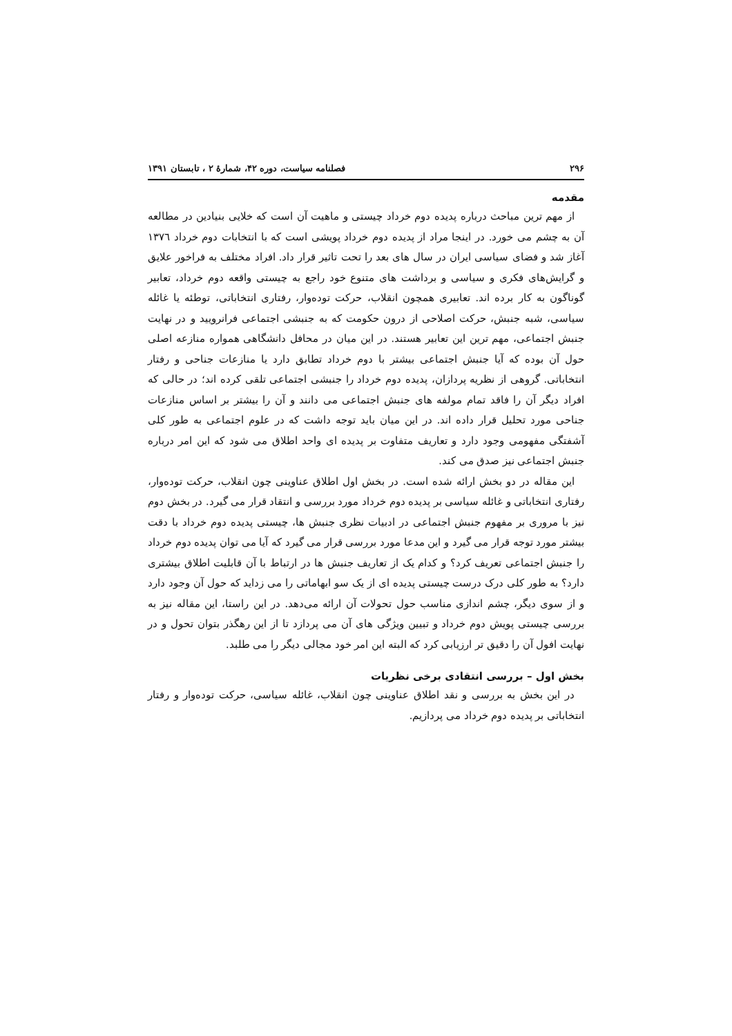۲۹۶ فصلنامه سیاست، دوره ۴۲، شمارۀ ۲ ، تابستان ۱۳۹۱
مقدمه
از مهم ترین مباحث درباره پدیده دوم خرداد چیستی و ماهیت آن است که خلایی بنیادین در مطالعه آن به چشم می خورد. در اینجا مراد از پدیده دوم خرداد پویشی است که با انتخابات دوم خرداد ۱۳۷٦ آغاز شد و فضای سیاسی ایران در سال های بعد را تحت تاثیر قرار داد. افراد مختلف به فراخور علایق و گرایش‌های فکری و سیاسی و برداشت های متنوع خود راجع به چیستی واقعه دوم خرداد، تعابیر گوناگون به کار برده اند. تعابیری همچون انقلاب، حرکت توده‌وار، رفتاری انتخاباتی، توطئه یا غائله سیاسی، شبه جنبش، حرکت اصلاحی از درون حکومت که به جنبشی اجتماعی فرانرویید و در نهایت جنبش اجتماعی، مهم ترین این تعابیر هستند. در این میان در محافل دانشگاهی همواره منازعه اصلی حول آن بوده که آیا جنبش اجتماعی بیشتر با دوم خرداد تطابق دارد یا منازعات جناحی و رفتار انتخاباتی. گروهی از نظریه پردازان، پدیده دوم خرداد را جنبشی اجتماعی تلقی کرده اند؛ در حالی که افراد دیگر آن را فاقد تمام مولفه های جنبش اجتماعی می دانند و آن را بیشتر بر اساس منازعات جناحی مورد تحلیل قرار داده اند. در این میان باید توجه داشت که در علوم اجتماعی به طور کلی آشفتگی مفهومی وجود دارد و تعاریف متفاوت بر پدیده ای واحد اطلاق می شود که این امر درباره جنبش اجتماعی نیز صدق می کند.
این مقاله در دو بخش ارائه شده است. در بخش اول اطلاق عناوینی چون انقلاب، حرکت توده‌وار، رفتاری انتخاباتی و غائله سیاسی بر پدیده دوم خرداد مورد بررسی و انتقاد قرار می گیرد. در بخش دوم نیز با مروری بر مفهوم جنبش اجتماعی در ادبیات نظری جنبش ها، چیستی پدیده دوم خرداد با دقت بیشتر مورد توجه قرار می گیرد و این مدعا مورد بررسی قرار می گیرد که آیا می توان پدیده دوم خرداد را جنبش اجتماعی تعریف کرد؟ و کدام یک از تعاریف جنبش ها در ارتباط با آن قابلیت اطلاق بیشتری دارد؟ به طور کلی درک درست چیستی پدیده ای از یک سو ابهاماتی را می زداید که حول آن وجود دارد و از سوی دیگر، چشم اندازی مناسب حول تحولات آن ارائه می‌دهد. در این راستا، این مقاله نیز به بررسی چیستی پویش دوم خرداد و تبیین ویژگی های آن می پردازد تا از این رهگذر بتوان تحول و در نهایت افول آن را دقیق تر ارزیابی کرد که البته این امر خود مجالی دیگر را می طلبد.
بخش اول – بررسی انتقادی برخی نظریات
در این بخش به بررسی و نقد اطلاق عناوینی چون انقلاب، غائله سیاسی، حرکت توده‌وار و رفتار انتخاباتی بر پدیده دوم خرداد می پردازیم.